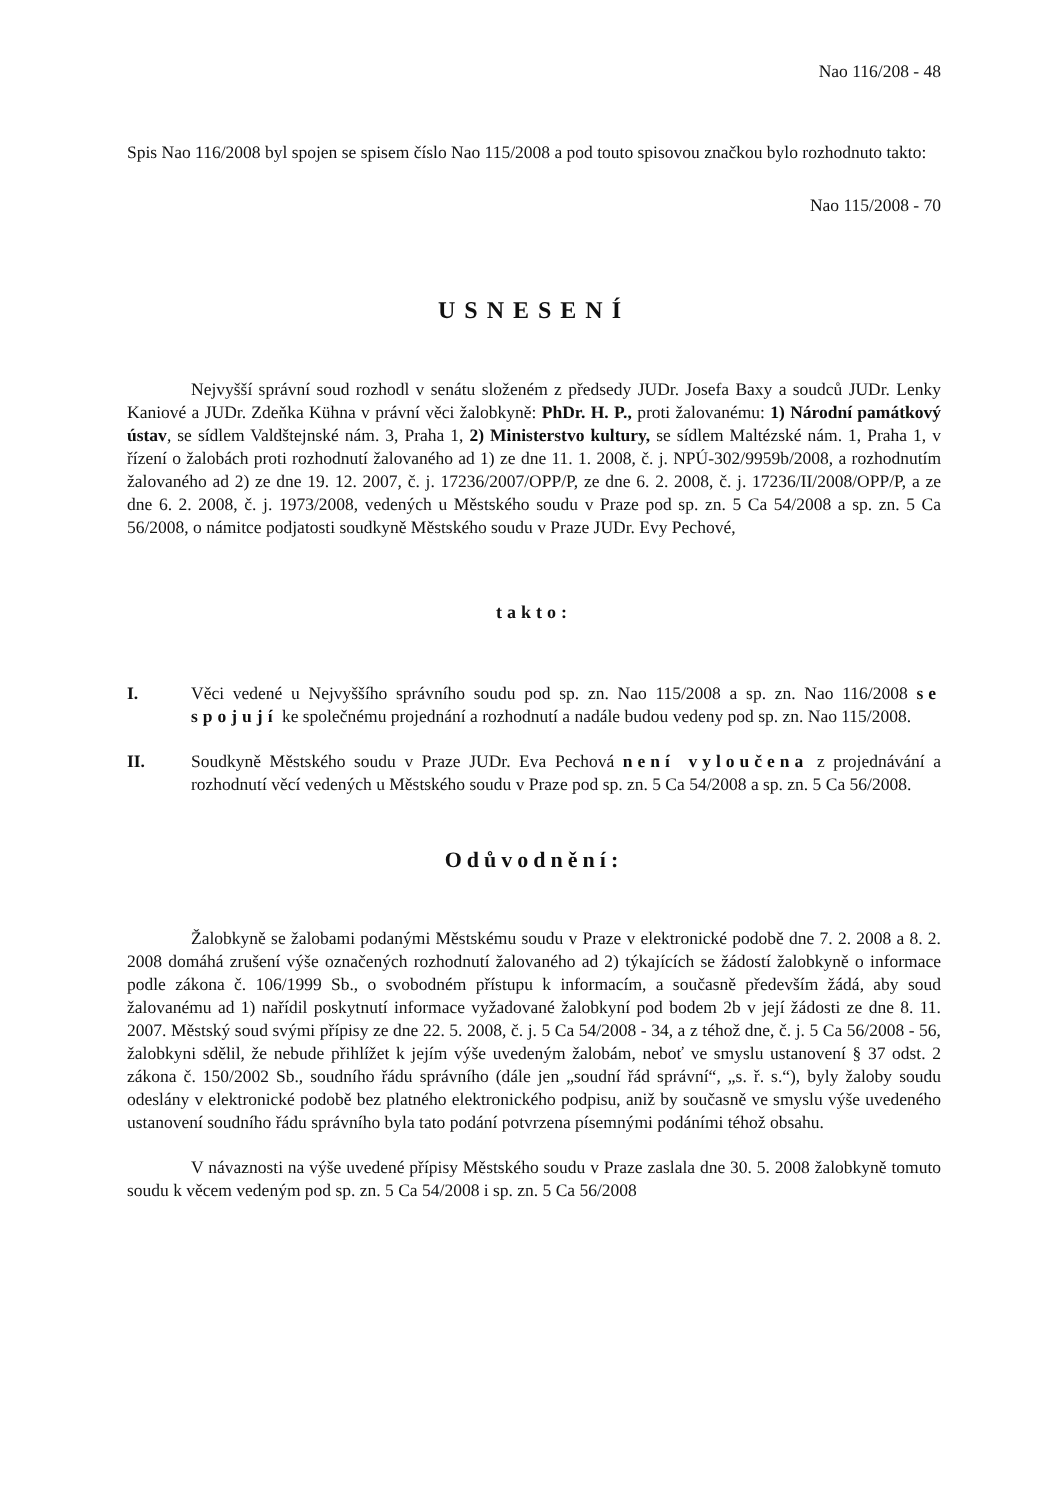Nao 116/208 - 48
Spis Nao 116/2008 byl spojen se spisem číslo Nao 115/2008 a pod touto spisovou značkou bylo rozhodnuto takto:
Nao 115/2008 - 70
USNESENÍ
Nejvyšší správní soud rozhodl v senátu složeném z předsedy JUDr. Josefa Baxy a soudců JUDr. Lenky Kaniové a JUDr. Zdeňka Kühna v právní věci žalobkyně: PhDr. H. P., proti žalovanému: 1) Národní památkový ústav, se sídlem Valdštejnské nám. 3, Praha 1, 2) Ministerstvo kultury, se sídlem Maltézské nám. 1, Praha 1, v řízení o žalobách proti rozhodnutí žalovaného ad 1) ze dne 11. 1. 2008, č. j. NPÚ-302/9959b/2008, a rozhodnutím žalovaného ad 2) ze dne 19. 12. 2007, č. j. 17236/2007/OPP/P, ze dne 6. 2. 2008, č. j. 17236/II/2008/OPP/P, a ze dne 6. 2. 2008, č. j. 1973/2008, vedených u Městského soudu v Praze pod sp. zn. 5 Ca 54/2008 a sp. zn. 5 Ca 56/2008, o námitce podjatosti soudkyně Městského soudu v Praze JUDr. Evy Pechové,
takto:
I. Věci vedené u Nejvyššího správního soudu pod sp. zn. Nao 115/2008 a sp. zn. Nao 116/2008 se spojují ke společnému projednání a rozhodnutí a nadále budou vedeny pod sp. zn. Nao 115/2008.
II. Soudkyně Městského soudu v Praze JUDr. Eva Pechová není vyloučena z projednávání a rozhodnutí věcí vedených u Městského soudu v Praze pod sp. zn. 5 Ca 54/2008 a sp. zn. 5 Ca 56/2008.
Odůvodnění:
Žalobkyně se žalobami podanými Městskému soudu v Praze v elektronické podobě dne 7. 2. 2008 a 8. 2. 2008 domáhá zrušení výše označených rozhodnutí žalovaného ad 2) týkajících se žádostí žalobkyně o informace podle zákona č. 106/1999 Sb., o svobodném přístupu k informacím, a současně především žádá, aby soud žalovanému ad 1) nařídil poskytnutí informace vyžadované žalobkyní pod bodem 2b v její žádosti ze dne 8. 11. 2007. Městský soud svými přípisy ze dne 22. 5. 2008, č. j. 5 Ca 54/2008 - 34, a z téhož dne, č. j. 5 Ca 56/2008 - 56, žalobkyni sdělil, že nebude přihlížet k jejím výše uvedeným žalobám, neboť ve smyslu ustanovení § 37 odst. 2 zákona č. 150/2002 Sb., soudního řádu správního (dále jen „soudní řád správní“, „s. ř. s.“), byly žaloby soudu odeslány v elektronické podobě bez platného elektronického podpisu, aniž by současně ve smyslu výše uvedeného ustanovení soudního řádu správního byla tato podání potvrzena písemnými podáními téhož obsahu.
V návaznosti na výše uvedené přípisy Městského soudu v Praze zaslala dne 30. 5. 2008 žalobkyně tomuto soudu k věcem vedeným pod sp. zn. 5 Ca 54/2008 i sp. zn. 5 Ca 56/2008